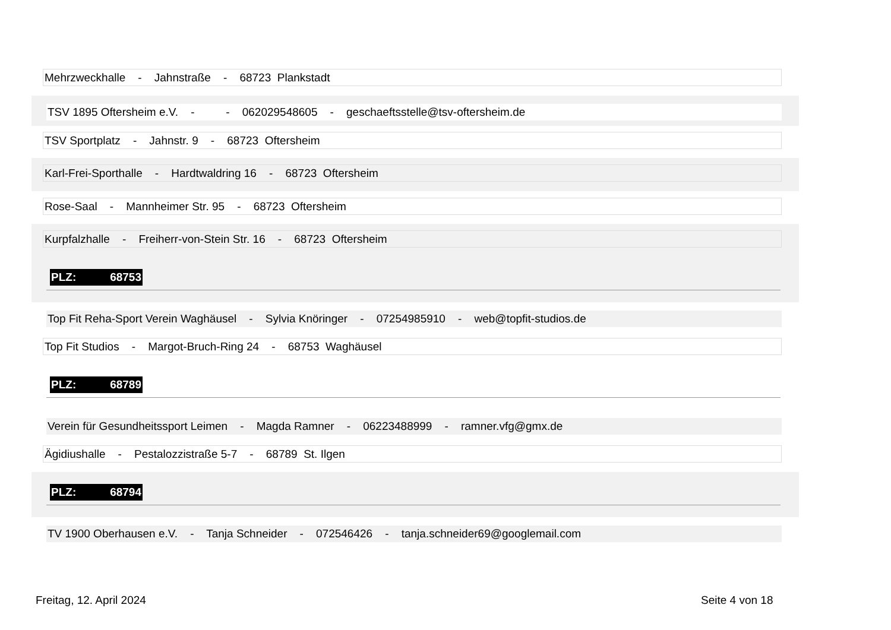Mehrzweckhalle - Jahnstraße - 68723 Plankstadt
TSV 1895 Oftersheim e.V. - - 062029548605 - geschaeftsstelle@tsv-oftersheim.de
TSV Sportplatz - Jahnstr. 9 - 68723 Oftersheim
Karl-Frei-Sporthalle - Hardtwaldring 16 - 68723 Oftersheim
Rose-Saal - Mannheimer Str. 95 - 68723 Oftersheim
Kurpfalzhalle - Freiherr-von-Stein Str. 16 - 68723 Oftersheim
PLZ: 68753
Top Fit Reha-Sport Verein Waghäusel - Sylvia Knöringer - 07254985910 - web@topfit-studios.de
Top Fit Studios - Margot-Bruch-Ring 24 - 68753 Waghäusel
PLZ: 68789
Verein für Gesundheitssport Leimen - Magda Ramner - 06223488999 - ramner.vfg@gmx.de
Ägidiushalle - Pestalozzistraße 5-7 - 68789 St. Ilgen
PLZ: 68794
TV 1900 Oberhausen e.V. - Tanja Schneider - 072546426 - tanja.schneider69@googlemail.com
Freitag, 12. April 2024 Seite 4 von 18